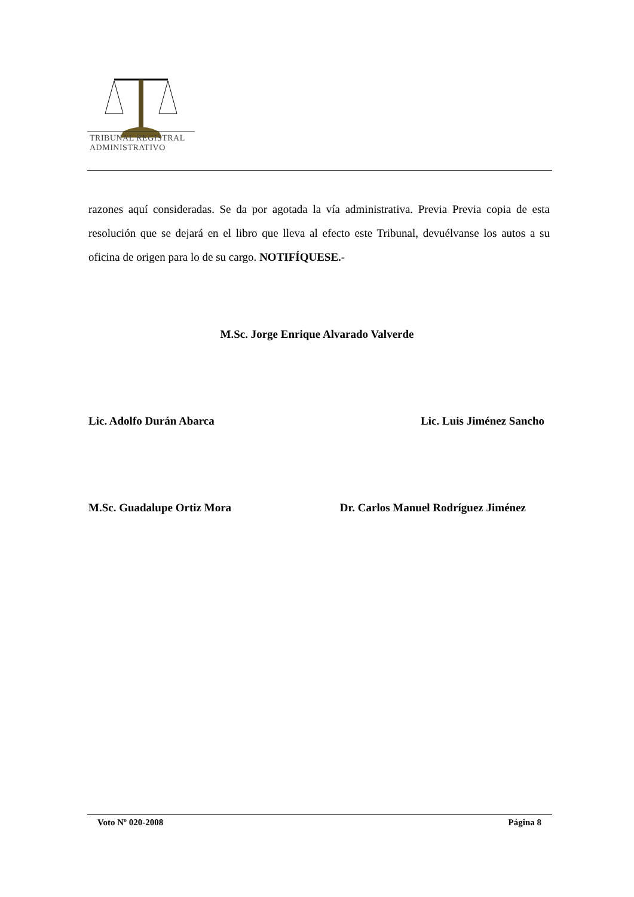TRIBUNAL REGISTRAL
ADMINISTRATIVO
razones aquí consideradas. Se da por agotada la vía administrativa. Previa Previa copia de esta resolución que se dejará en el libro que lleva al efecto este Tribunal, devuélvanse los autos a su oficina de origen para lo de su cargo. NOTIFÍQUESE.-
M.Sc. Jorge Enrique Alvarado Valverde
Lic. Adolfo Durán Abarca Lic. Luis Jiménez Sancho
M.Sc. Guadalupe Ortiz Mora Dr. Carlos Manuel Rodríguez Jiménez
Voto Nº 020-2008 Página 8